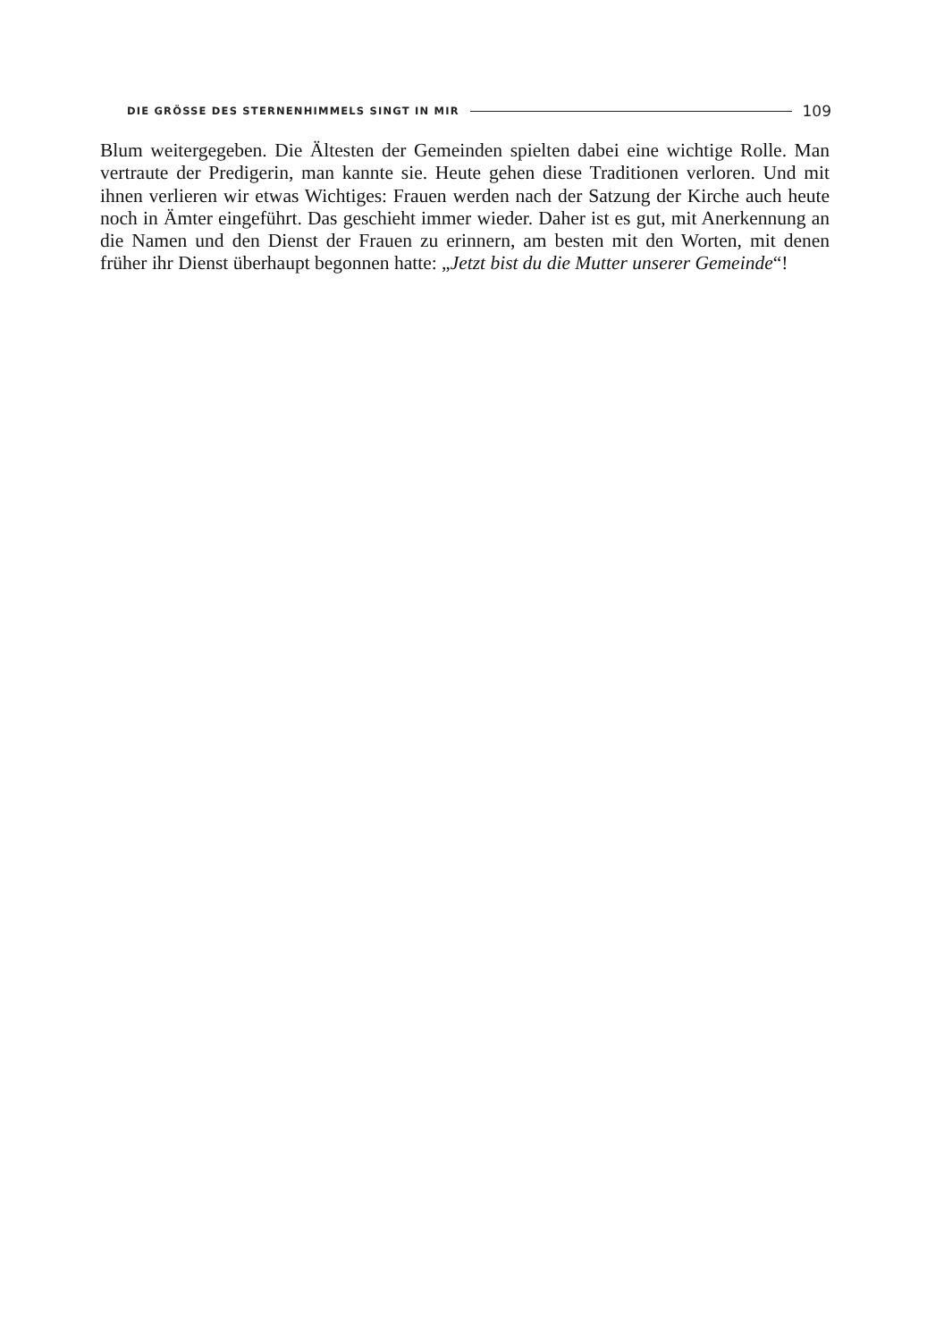DIE GRÖSSE DES STERNENHIMMELS SINGT IN MIR 109
Blum weitergegeben. Die Ältesten der Gemeinden spielten dabei eine wichtige Rolle. Man vertraute der Predigerin, man kannte sie. Heute gehen diese Traditionen verloren. Und mit ihnen verlieren wir etwas Wichtiges: Frauen werden nach der Satzung der Kirche auch heute noch in Ämter eingeführt. Das geschieht immer wieder. Daher ist es gut, mit Anerkennung an die Namen und den Dienst der Frauen zu erinnern, am besten mit den Worten, mit denen früher ihr Dienst überhaupt begonnen hatte: „Jetzt bist du die Mutter unserer Gemeinde“!